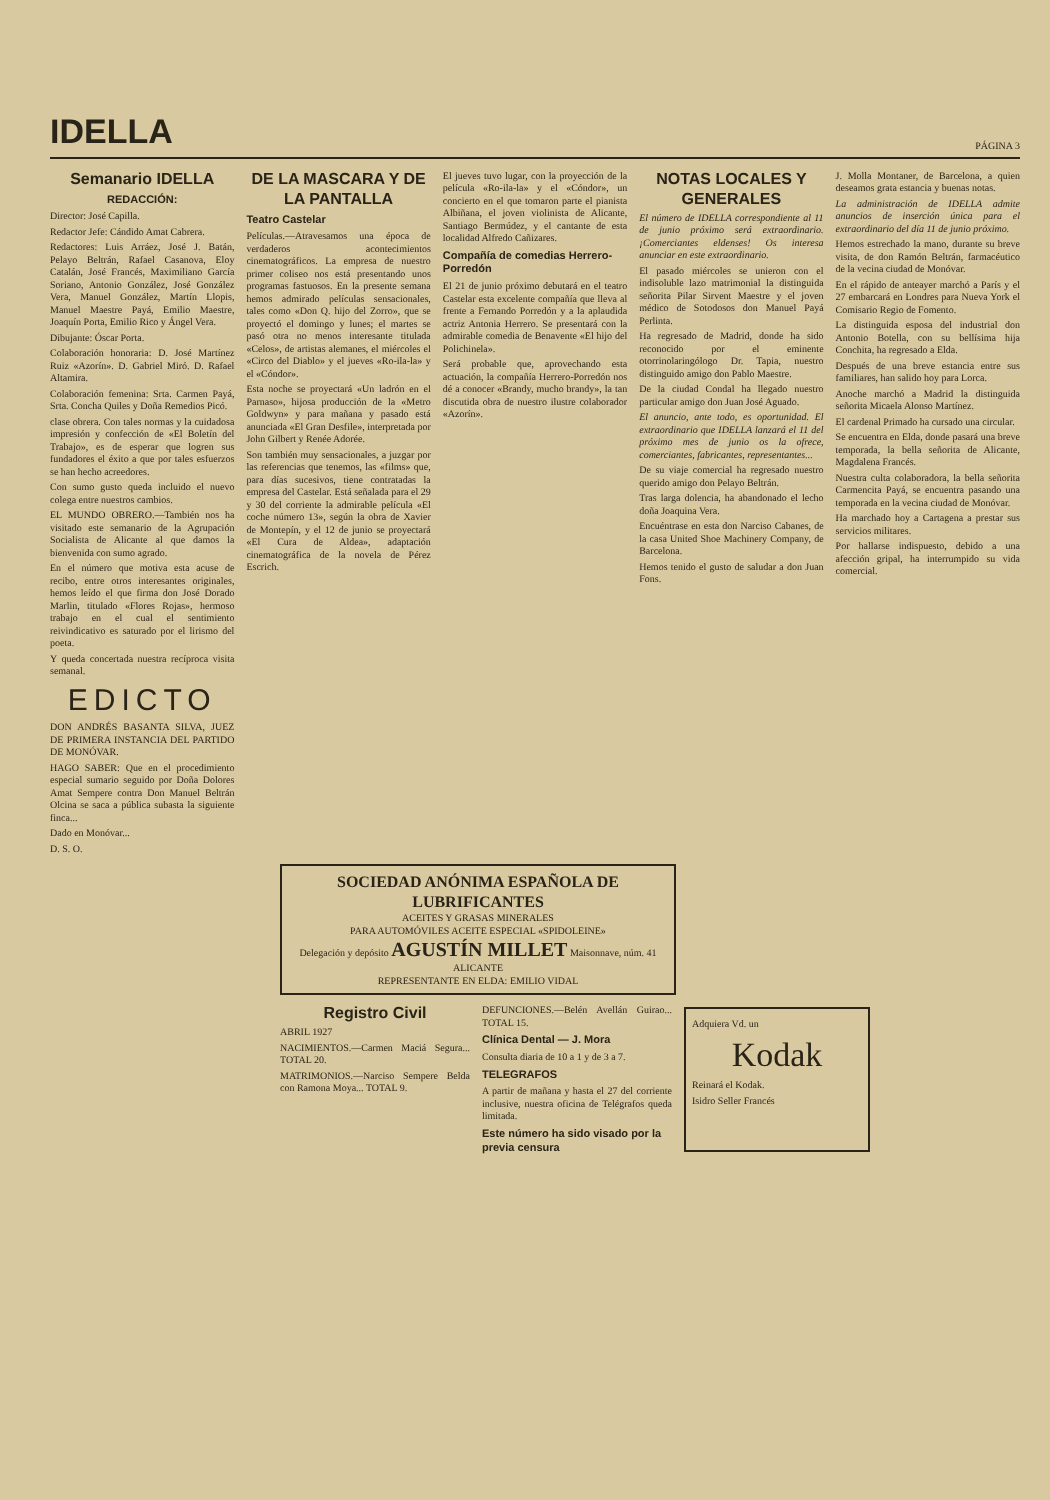IDELLA PÁGINA 3
Semanario IDELLA
REDACCIÓN:
Director: José Capilla.
Redactor Jefe: Cándido Amat Cabrera.
Redactores: Luis Arráez, José J. Batán, Pelayo Beltrán, Rafael Casanova, Eloy Catalán, José Francés, Maximiliano García Soriano, Antonio González, José González Vera, Manuel González, Martín Llopis, Manuel Maestre Payá, Emilio Maestre, Joaquín Porta, Emilio Rico y Ángel Vera.
Dibujante: Óscar Porta.
Colaboración honoraria: D. José Martínez Ruiz «Azorín». D. Gabriel Miró. D. Rafael Altamira.
Colaboración femenina: Srta. Carmen Payá, Srta. Concha Quiles y Doña Remedios Picó.
clase obrera. Con tales normas y la cuidadosa impresión y confección de «El Boletín del Trabajo», es de esperar que logren sus fundadores el éxito a que por tales esfuerzos se han hecho acreedores.
Con sumo gusto queda incluido el nuevo colega entre nuestros cambios.
EL MUNDO OBRERO.—También nos ha visitado este semanario de la Agrupación Socialista de Alicante al que damos la bienvenida con sumo agrado.
En el número que motiva esta acuse de recibo, entre otros interesantes originales, hemos leído el que firma don José Dorado Marlin, titulado «Flores Rojas», hermoso trabajo en el cual el sentimiento reivindicativo es saturado por el lirismo del poeta.
Y queda concertada nuestra recíproca visita semanal.
EDICTO
DON ANDRÉS BASANTA SILVA, JUEZ DE PRIMERA INSTANCIA DEL PARTIDO DE MONÓVAR.
HAGO SABER: Que en el procedimiento especial sumario seguido por Doña Dolores Amat Sempere contra Don Manuel Beltrán Olcina se saca a pública subasta la siguiente finca...
Dado en Monóvar...
D. S. O.
DE LA MASCARA Y DE LA PANTALLA
Teatro Castelar
Películas.—Atravesamos una época de verdaderos acontecimientos cinematográficos. La empresa de nuestro primer coliseo nos está presentando unos programas fastuosos. En la presente semana hemos admirado películas sensacionales, tales como «Don Q. hijo del Zorro», que se proyectó el domingo y lunes; el martes se pasó otra no menos interesante titulada «Celos», de artistas alemanes, el miércoles el «Circo del Diablo» y el jueves «Ro-ila-la» y el «Cóndor».
Esta noche se proyectará «Un ladrón en el Parnaso», hijosa producción de la «Metro Goldwyn» y para mañana y pasado está anunciada «El Gran Desfile», interpretada por John Gilbert y Renée Adorée.
Son también muy sensacionales, a juzgar por las referencias que tenemos, las «films» que, para días sucesivos, tiene contratadas la empresa del Castelar. Está señalada para el 29 y 30 del corriente la admirable película «El coche número 13», según la obra de Xavier de Montepín, y el 12 de junio se proyectará «El Cura de Aldea», adaptación cinematográfica de la novela de Pérez Escrich.
El jueves tuvo lugar, con la proyección de la película «Ro-ila-la» y el «Cóndor», un concierto en el que tomaron parte el pianista Albiñana, el joven violinista de Alicante, Santiago Bermúdez, y el cantante de esta localidad Alfredo Cañizares.
Compañía de comedias Herrero-Porredón
El 21 de junio próximo debutará en el teatro Castelar esta excelente compañía que lleva al frente a Fernando Porredón y a la aplaudida actriz Antonia Herrero. Se presentará con la admirable comedia de Benavente «El hijo del Polichinela».
Será probable que, aprovechando esta actuación, la compañía Herrero-Porredón nos dé a conocer «Brandy, mucho brandy», la tan discutida obra de nuestro ilustre colaborador «Azorín».
NOTAS LOCALES Y GENERALES
El número de IDELLA correspondiente al 11 de junio próximo será extraordinario. ¡Comerciantes eldenses! Os interesa anunciar en este extraordinario.
El pasado miércoles se unieron con el indisoluble lazo matrimonial la distinguida señorita Pilar Sirvent Maestre y el joven médico de Sotodosos don Manuel Payá Perlinta.
Ha regresado de Madrid, donde ha sido reconocido por el eminente otorrinolaringólogo Dr. Tapia, nuestro distinguido amigo don Pablo Maestre.
De la ciudad Condal ha llegado nuestro particular amigo don Juan José Aguado.
El anuncio, ante todo, es oportunidad. El extraordinario que IDELLA lanzará el 11 del próximo mes de junio os la ofrece, comerciantes, fabricantes, representantes...
De su viaje comercial ha regresado nuestro querido amigo don Pelayo Beltrán.
Tras larga dolencia, ha abandonado el lecho doña Joaquina Vera.
Encuéntrase en esta don Narciso Cabanes, de la casa United Shoe Machinery Company, de Barcelona.
Hemos tenido el gusto de saludar a don Juan Fons.
J. Molla Montaner, de Barcelona, a quien deseamos grata estancia y buenas notas.
La administración de IDELLA admite anuncios de inserción única para el extraordinario del día 11 de junio próximo.
Hemos estrechado la mano, durante su breve visita, de don Ramón Beltrán, farmacéutico de la vecina ciudad de Monóvar.
En el rápido de anteayer marchó a París y el 27 embarcará en Londres para Nueva York el Comisario Regio de Fomento.
La distinguida esposa del industrial don Antonio Botella, con su bellísima hija Conchita, ha regresado a Elda.
Después de una breve estancia entre sus familiares, han salido hoy para Lorca.
Anoche marchó a Madrid la distinguida señorita Micaela Alonso Martínez.
El cardenal Primado ha cursado una circular.
Se encuentra en Elda, donde pasará una breve temporada, la bella señorita de Alicante, Magdalena Francés.
Nuestra culta colaboradora, la bella señorita Carmencita Payá, se encuentra pasando una temporada en la vecina ciudad de Monóvar.
Ha marchado hoy a Cartagena a prestar sus servicios militares.
Por hallarse indispuesto, debido a una afección gripal, ha interrumpido su vida comercial.
SOCIEDAD ANÓNIMA ESPAÑOLA DE LUBRIFICANTES
ACEITES Y GRASAS MINERALES
PARA AUTOMÓVILES ACEITE ESPECIAL «SPIDOLEINE»
Delegación y depósito AGUSTÍN MILLET Maisonnave, núm. 41
ALICANTE
REPRESENTANTE EN ELDA: EMILIO VIDAL
Registro Civil
ABRIL 1927
NACIMIENTOS.—Carmen Maciá Segura... TOTAL 20.
MATRIMONIOS.—Narciso Sempere Belda con Ramona Moya... TOTAL 9.
DEFUNCIONES.—Belén Avellán Guirao... TOTAL 15.
Clínica Dental — J. Mora
Consulta diaria de 10 a 1 y de 3 a 7.
TELEGRAFOS
A partir de mañana y hasta el 27 del corriente inclusive, nuestra oficina de Telégrafos queda limitada.
Este número ha sido visado por la previa censura
Adquiera Vd. un
Kodak
Reinará el Kodak.
Isidro Seller Francés